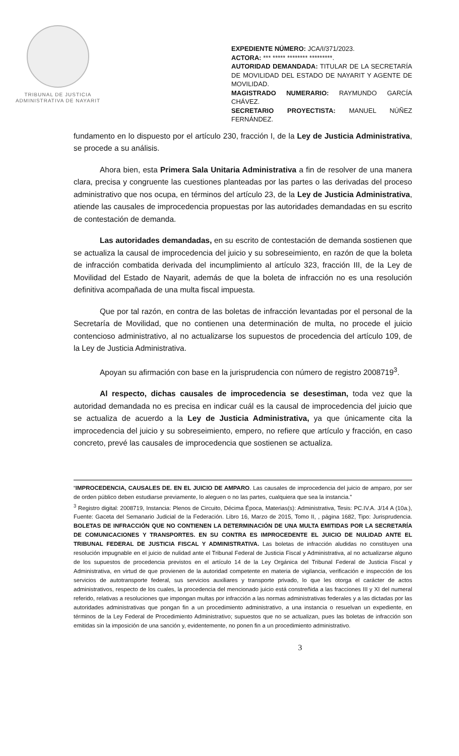TRIBUNAL DE JUSTICIA
ADMINISTRATIVA DE NAYARIT
EXPEDIENTE NÚMERO: JCA/I/371/2023.
ACTORA: *** ***** ******** *********.
AUTORIDAD DEMANDADA: TITULAR DE LA SECRETARÍA DE MOVILIDAD DEL ESTADO DE NAYARIT Y AGENTE DE MOVILIDAD.
MAGISTRADO NUMERARIO: RAYMUNDO GARCÍA CHÁVEZ.
SECRETARIO PROYECTISTA: MANUEL NÚÑEZ FERNÁNDEZ.
fundamento en lo dispuesto por el artículo 230, fracción I, de la Ley de Justicia Administrativa, se procede a su análisis.
Ahora bien, esta Primera Sala Unitaria Administrativa a fin de resolver de una manera clara, precisa y congruente las cuestiones planteadas por las partes o las derivadas del proceso administrativo que nos ocupa, en términos del artículo 23, de la Ley de Justicia Administrativa, atiende las causales de improcedencia propuestas por las autoridades demandadas en su escrito de contestación de demanda.
Las autoridades demandadas, en su escrito de contestación de demanda sostienen que se actualiza la causal de improcedencia del juicio y su sobreseimiento, en razón de que la boleta de infracción combatida derivada del incumplimiento al artículo 323, fracción III, de la Ley de Movilidad del Estado de Nayarit, además de que la boleta de infracción no es una resolución definitiva acompañada de una multa fiscal impuesta.
Que por tal razón, en contra de las boletas de infracción levantadas por el personal de la Secretaría de Movilidad, que no contienen una determinación de multa, no procede el juicio contencioso administrativo, al no actualizarse los supuestos de procedencia del artículo 109, de la Ley de Justicia Administrativa.
Apoyan su afirmación con base en la jurisprudencia con número de registro 2008719<sup>3</sup>.
Al respecto, dichas causales de improcedencia se desestiman, toda vez que la autoridad demandada no es precisa en indicar cuál es la causal de improcedencia del juicio que se actualiza de acuerdo a la Ley de Justicia Administrativa, ya que únicamente cita la improcedencia del juicio y su sobreseimiento, empero, no refiere que artículo y fracción, en caso concreto, prevé las causales de improcedencia que sostienen se actualiza.
“IMPROCEDENCIA, CAUSALES DE. EN EL JUICIO DE AMPARO. Las causales de improcedencia del juicio de amparo, por ser de orden público deben estudiarse previamente, lo aleguen o no las partes, cualquiera que sea la instancia.”
<sup>3</sup> Registro digital: 2008719, Instancia: Plenos de Circuito, Décima Época, Materias(s): Administrativa, Tesis: PC.IV.A. J/14 A (10a.), Fuente: Gaceta del Semanario Judicial de la Federación. Libro 16, Marzo de 2015, Tomo II, , página 1682, Tipo: Jurisprudencia. BOLETAS DE INFRACCIÓN QUE NO CONTIENEN LA DETERMINACIÓN DE UNA MULTA EMITIDAS POR LA SECRETARÍA DE COMUNICACIONES Y TRANSPORTES. EN SU CONTRA ES IMPROCEDENTE EL JUICIO DE NULIDAD ANTE EL TRIBUNAL FEDERAL DE JUSTICIA FISCAL Y ADMINISTRATIVA. Las boletas de infracción aludidas no constituyen una resolución impugnable en el juicio de nulidad ante el Tribunal Federal de Justicia Fiscal y Administrativa, al no actualizarse alguno de los supuestos de procedencia previstos en el artículo 14 de la Ley Orgánica del Tribunal Federal de Justicia Fiscal y Administrativa, en virtud de que provienen de la autoridad competente en materia de vigilancia, verificación e inspección de los servicios de autotransporte federal, sus servicios auxiliares y transporte privado, lo que les otorga el carácter de actos administrativos, respecto de los cuales, la procedencia del mencionado juicio está constreñida a las fracciones III y XI del numeral referido, relativas a resoluciones que impongan multas por infracción a las normas administrativas federales y a las dictadas por las autoridades administrativas que pongan fin a un procedimiento administrativo, a una instancia o resuelvan un expediente, en términos de la Ley Federal de Procedimiento Administrativo; supuestos que no se actualizan, pues las boletas de infracción son emitidas sin la imposición de una sanción y, evidentemente, no ponen fin a un procedimiento administrativo.
3